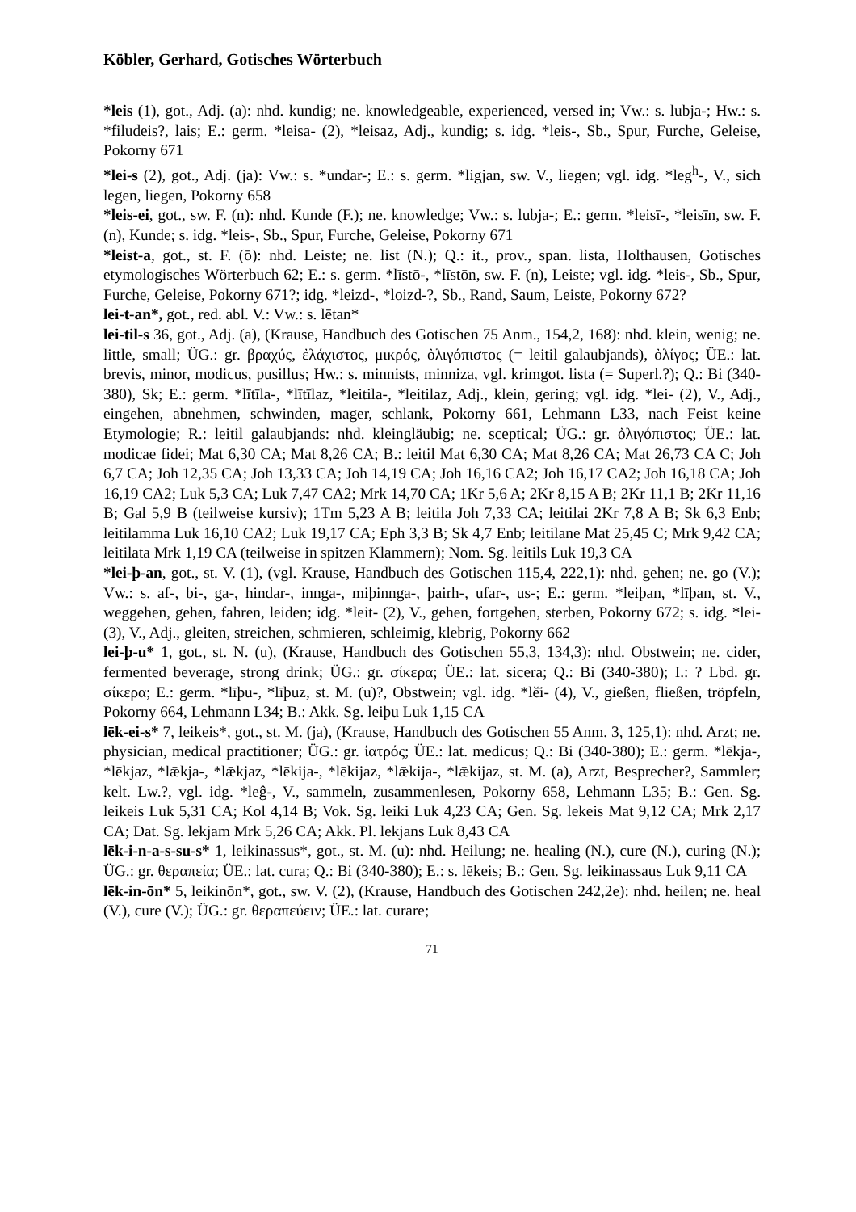Köbler, Gerhard, Gotisches Wörterbuch
*leis (1), got., Adj. (a): nhd. kundig; ne. knowledgeable, experienced, versed in; Vw.: s. lubja-; Hw.: s. *filudeis?, lais; E.: germ. *leisa- (2), *leisaz, Adj., kundig; s. idg. *leis-, Sb., Spur, Furche, Geleise, Pokorny 671
*lei-s (2), got., Adj. (ja): Vw.: s. *undar-; E.: s. germ. *ligjan, sw. V., liegen; vgl. idg. *leg<sup>h</sup>-, V., sich legen, liegen, Pokorny 658
*leis-ei, got., sw. F. (n): nhd. Kunde (F.); ne. knowledge; Vw.: s. lubja-; E.: germ. *leisī-, *leisīn, sw. F. (n), Kunde; s. idg. *leis-, Sb., Spur, Furche, Geleise, Pokorny 671
*leist-a, got., st. F. (ō): nhd. Leiste; ne. list (N.); Q.: it., prov., span. lista, Holthausen, Gotisches etymologisches Wörterbuch 62; E.: s. germ. *līstō-, *līstōn, sw. F. (n), Leiste; vgl. idg. *leis-, Sb., Spur, Furche, Geleise, Pokorny 671?; idg. *leizd-, *loizd-?, Sb., Rand, Saum, Leiste, Pokorny 672?
lei-t-an*, got., red. abl. V.: Vw.: s. lētan*
lei-til-s 36, got., Adj. (a), (Krause, Handbuch des Gotischen 75 Anm., 154,2, 168): nhd. klein, wenig; ne. little, small; ÜG.: gr. βραχύς, ἐλάχιστος, μικρός, ὀλιγόπιστος (= leitil galaubjands), ὀλίγος; ÜE.: lat. brevis, minor, modicus, pusillus; Hw.: s. minnists, minniza, vgl. krimgot. lista (= Superl.?); Q.: Bi (340-380), Sk; E.: germ. *lītīla-, *lītīlaz, *leitila-, *leitilaz, Adj., klein, gering; vgl. idg. *lei- (2), V., Adj., eingehen, abnehmen, schwinden, mager, schlank, Pokorny 661, Lehmann L33, nach Feist keine Etymologie; R.: leitil galaubjands: nhd. kleingläubig; ne. sceptical; ÜG.: gr. ὀλιγόπιστος; ÜE.: lat. modicae fidei; Mat 6,30 CA; Mat 8,26 CA; B.: leitil Mat 6,30 CA; Mat 8,26 CA; Mat 26,73 CA C; Joh 6,7 CA; Joh 12,35 CA; Joh 13,33 CA; Joh 14,19 CA; Joh 16,16 CA2; Joh 16,17 CA2; Joh 16,18 CA; Joh 16,19 CA2; Luk 5,3 CA; Luk 7,47 CA2; Mrk 14,70 CA; 1Kr 5,6 A; 2Kr 8,15 A B; 2Kr 11,1 B; 2Kr 11,16 B; Gal 5,9 B (teilweise kursiv); 1Tm 5,23 A B; leitila Joh 7,33 CA; leitilai 2Kr 7,8 A B; Sk 6,3 Enb; leitilamma Luk 16,10 CA2; Luk 19,17 CA; Eph 3,3 B; Sk 4,7 Enb; leitilane Mat 25,45 C; Mrk 9,42 CA; leitilata Mrk 1,19 CA (teilweise in spitzen Klammern); Nom. Sg. leitils Luk 19,3 CA
*lei-þ-an, got., st. V. (1), (vgl. Krause, Handbuch des Gotischen 115,4, 222,1): nhd. gehen; ne. go (V.); Vw.: s. af-, bi-, ga-, hindar-, innga-, miþinnga-, þairh-, ufar-, us-; E.: germ. *leiþan, *līþan, st. V., weggehen, gehen, fahren, leiden; idg. *leit- (2), V., gehen, fortgehen, sterben, Pokorny 672; s. idg. *lei- (3), V., Adj., gleiten, streichen, schmieren, schleimig, klebrig, Pokorny 662
lei-þ-u* 1, got., st. N. (u), (Krause, Handbuch des Gotischen 55,3, 134,3): nhd. Obstwein; ne. cider, fermented beverage, strong drink; ÜG.: gr. σίκερα; ÜE.: lat. sicera; Q.: Bi (340-380); I.: ? Lbd. gr. σίκερα; E.: germ. *līþu-, *līþuz, st. M. (u)?, Obstwein; vgl. idg. *lĕ̄i- (4), V., gießen, fließen, tröpfeln, Pokorny 664, Lehmann L34; B.: Akk. Sg. leiþu Luk 1,15 CA
lēk-ei-s* 7, leikeis*, got., st. M. (ja), (Krause, Handbuch des Gotischen 55 Anm. 3, 125,1): nhd. Arzt; ne. physician, medical practitioner; ÜG.: gr. ἰατρός; ÜE.: lat. medicus; Q.: Bi (340-380); E.: germ. *lēkja-, *lēkjaz, *lǣkja-, *lǣkjaz, *lēkija-, *lēkijaz, *lǣkija-, *lǣkijaz, st. M. (a), Arzt, Besprecher?, Sammler; kelt. Lw.?, vgl. idg. *leĝ-, V., sammeln, zusammenlesen, Pokorny 658, Lehmann L35; B.: Gen. Sg. leikeis Luk 5,31 CA; Kol 4,14 B; Vok. Sg. leiki Luk 4,23 CA; Gen. Sg. lekeis Mat 9,12 CA; Mrk 2,17 CA; Dat. Sg. lekjam Mrk 5,26 CA; Akk. Pl. lekjans Luk 8,43 CA
lēk-i-n-a-s-su-s* 1, leikinassus*, got., st. M. (u): nhd. Heilung; ne. healing (N.), cure (N.), curing (N.); ÜG.: gr. θεραπεία; ÜE.: lat. cura; Q.: Bi (340-380); E.: s. lēkeis; B.: Gen. Sg. leikinassaus Luk 9,11 CA
lēk-in-ōn* 5, leikinōn*, got., sw. V. (2), (Krause, Handbuch des Gotischen 242,2e): nhd. heilen; ne. heal (V.), cure (V.); ÜG.: gr. θεραπεύειν; ÜE.: lat. curare;
71